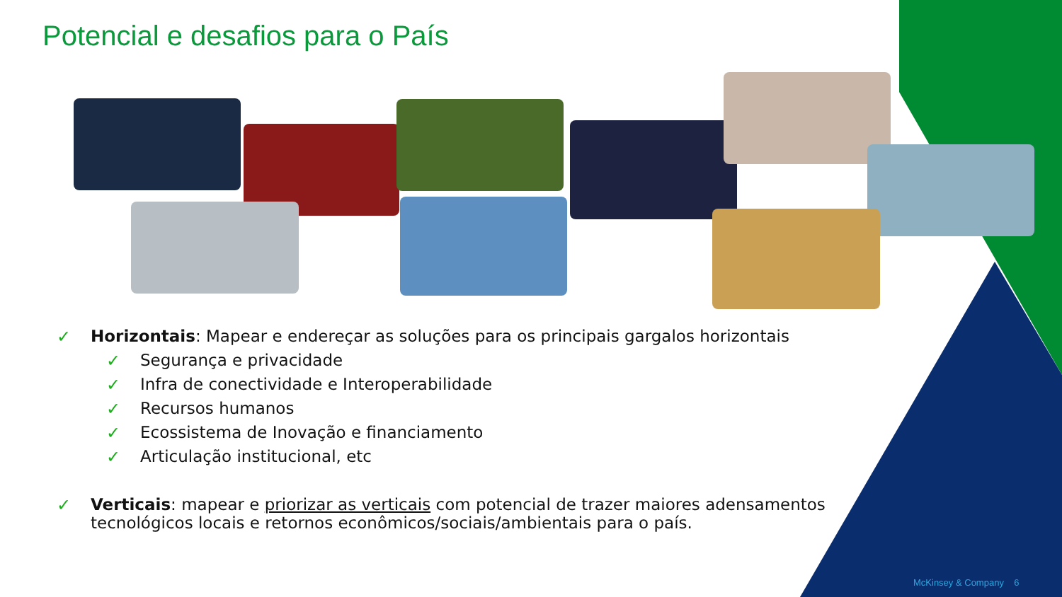Potencial e desafios para o País
✓ Horizontais: Mapear e endereçar as soluções para os principais gargalos horizontais
✓ Segurança e privacidade
✓ Infra de conectividade e Interoperabilidade
✓ Recursos humanos
✓ Ecossistema de Inovação e financiamento
✓ Articulação institucional, etc
✓ Verticais: mapear e priorizar as verticais com potencial de trazer maiores adensamentos tecnológicos locais e retornos econômicos/sociais/ambientais para o país.
McKinsey & Company 6